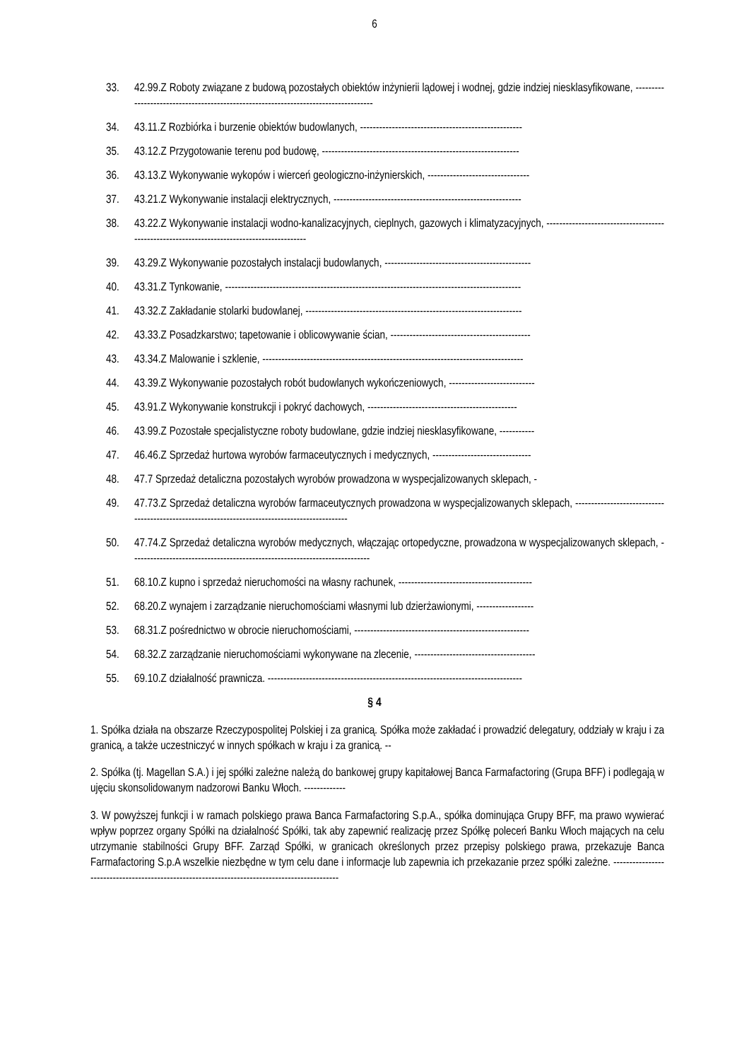6
33. 42.99.Z Roboty związane z budową pozostałych obiektów inżynierii lądowej i wodnej, gdzie indziej niesklasyfikowane, ------------------------------------------------------------------------------------
34. 43.11.Z Rozbiórka i burzenie obiektów budowlanych, ---------------------------------------------------
35. 43.12.Z Przygotowanie terenu pod budowę, --------------------------------------------------------------
36. 43.13.Z Wykonywanie wykopów i wierceń geologiczno-inżynierskich, --------------------------------
37. 43.21.Z Wykonywanie instalacji elektrycznych, -----------------------------------------------------------
38. 43.22.Z Wykonywanie instalacji wodno-kanalizacyjnych, cieplnych, gazowych i klimatyzacyjnych, -------------------------------------------------------------------------------------------
39. 43.29.Z Wykonywanie pozostałych instalacji budowlanych, ----------------------------------------------
40. 43.31.Z Tynkowanie, ---------------------------------------------------------------------------------------------
41. 43.32.Z Zakładanie stolarki budowlanej, --------------------------------------------------------------------
42. 43.33.Z Posadzkarstwo; tapetowanie i oblicowywanie ścian, --------------------------------------------
43. 43.34.Z Malowanie i szklenie, ----------------------------------------------------------------------------------
44. 43.39.Z Wykonywanie pozostałych robót budowlanych wykończeniowych, ---------------------------
45. 43.91.Z Wykonywanie konstrukcji i pokryć dachowych, -----------------------------------------------
46. 43.99.Z Pozostałe specjalistyczne roboty budowlane, gdzie indziej niesklasyfikowane, -----------
47. 46.46.Z Sprzedaż hurtowa wyrobów farmaceutycznych i medycznych, -------------------------------
48. 47.7 Sprzedaż detaliczna pozostałych wyrobów prowadzona w wyspecjalizowanych sklepach, -
49. 47.73.Z Sprzedaż detaliczna wyrobów farmaceutycznych prowadzona w wyspecjalizowanych sklepach, -----------------------------------------------------------------------------------------------
50. 47.74.Z Sprzedaż detaliczna wyrobów medycznych, włączając ortopedyczne, prowadzona w wyspecjalizowanych sklepach, ---------------------------------------------------------------------------
51. 68.10.Z kupno i sprzedaż nieruchomości na własny rachunek, ------------------------------------------
52. 68.20.Z wynajem i zarządzanie nieruchomościami własnymi lub dzierżawionymi, ------------------
53. 68.31.Z pośrednictwo w obrocie nieruchomościami, -------------------------------------------------------
54. 68.32.Z zarządzanie nieruchomościami wykonywane na zlecenie, --------------------------------------
55. 69.10.Z działalność prawnicza. --------------------------------------------------------------------------------
§ 4
1. Spółka działa na obszarze Rzeczypospolitej Polskiej i za granicą. Spółka może zakładać i prowadzić delegatury, oddziały w kraju i za granicą, a także uczestniczyć w innych spółkach w kraju i za granicą. --
2. Spółka (tj. Magellan S.A.) i jej spółki zależne należą do bankowej grupy kapitałowej Banca Farmafactoring (Grupa BFF) i podlegają w ujęciu skonsolidowanym nadzorowi Banku Włoch. -------------
3. W powyższej funkcji i w ramach polskiego prawa Banca Farmafactoring S.p.A., spółka dominująca Grupy BFF, ma prawo wywierać wpływ poprzez organy Spółki na działalność Spółki, tak aby zapewnić realizację przez Spółkę poleceń Banku Włoch mających na celu utrzymanie stabilności Grupy BFF. Zarząd Spółki, w granicach określonych przez przepisy polskiego prawa, przekazuje Banca Farmafactoring S.p.A wszelkie niezbędne w tym celu dane i informacje lub zapewnia ich przekazanie przez spółki zależne. ----------------------------------------------------------------------------------------------